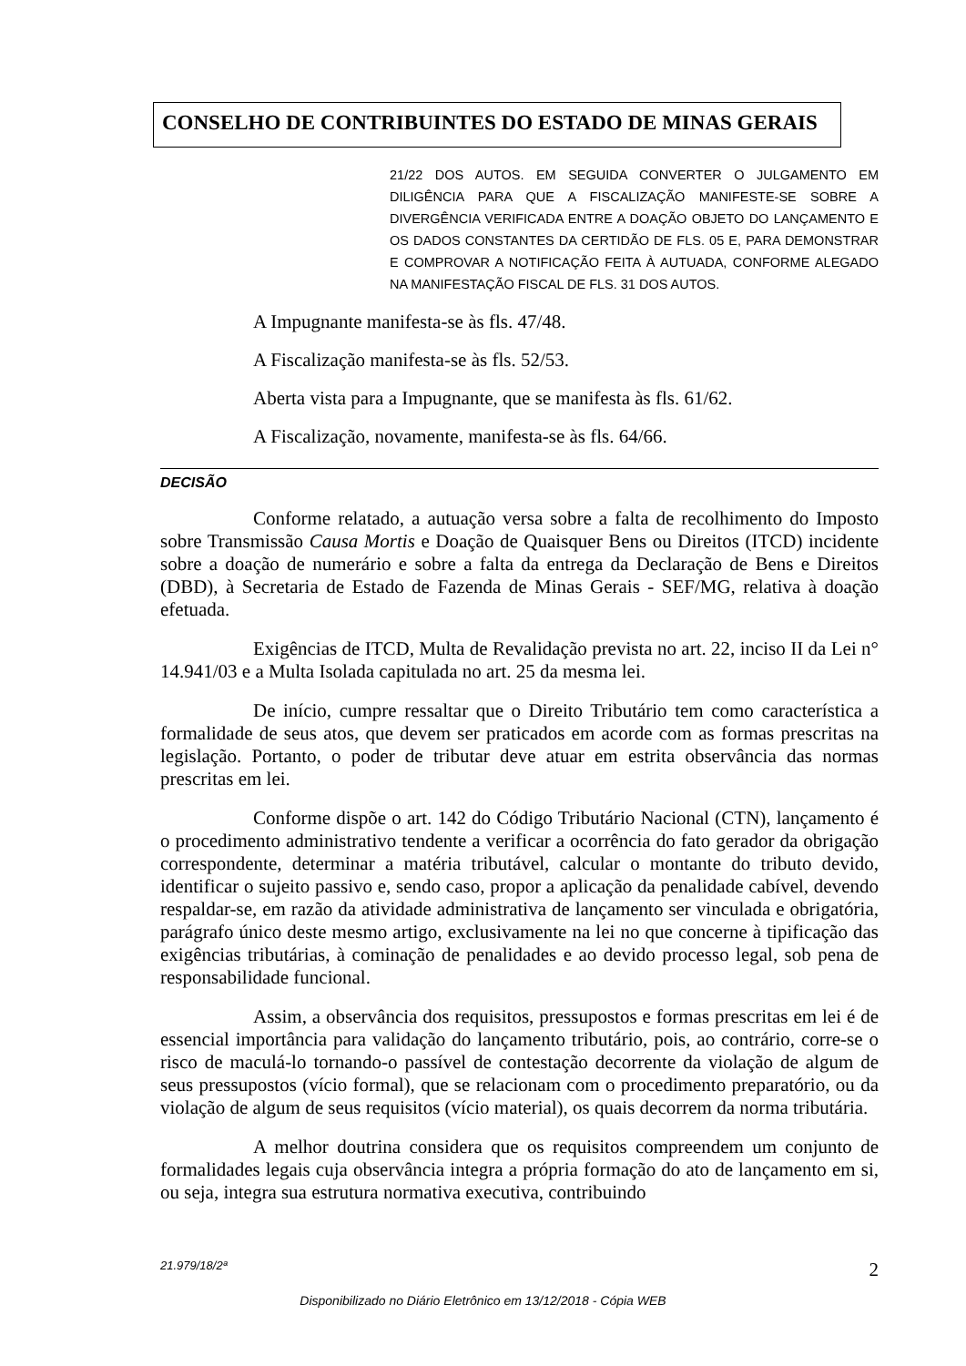CONSELHO DE CONTRIBUINTES DO ESTADO DE MINAS GERAIS
21/22 DOS AUTOS. EM SEGUIDA CONVERTER O JULGAMENTO EM DILIGÊNCIA PARA QUE A FISCALIZAÇÃO MANIFESTE-SE SOBRE A DIVERGÊNCIA VERIFICADA ENTRE A DOAÇÃO OBJETO DO LANÇAMENTO E OS DADOS CONSTANTES DA CERTIDÃO DE FLS. 05 E, PARA DEMONSTRAR E COMPROVAR A NOTIFICAÇÃO FEITA À AUTUADA, CONFORME ALEGADO NA MANIFESTAÇÃO FISCAL DE FLS. 31 DOS AUTOS.
A Impugnante manifesta-se às fls. 47/48.
A Fiscalização manifesta-se às fls. 52/53.
Aberta vista para a Impugnante, que se manifesta às fls. 61/62.
A Fiscalização, novamente, manifesta-se às fls. 64/66.
DECISÃO
Conforme relatado, a autuação versa sobre a falta de recolhimento do Imposto sobre Transmissão Causa Mortis e Doação de Quaisquer Bens ou Direitos (ITCD) incidente sobre a doação de numerário e sobre a falta da entrega da Declaração de Bens e Direitos (DBD), à Secretaria de Estado de Fazenda de Minas Gerais - SEF/MG, relativa à doação efetuada.
Exigências de ITCD, Multa de Revalidação prevista no art. 22, inciso II da Lei n° 14.941/03 e a Multa Isolada capitulada no art. 25 da mesma lei.
De início, cumpre ressaltar que o Direito Tributário tem como característica a formalidade de seus atos, que devem ser praticados em acorde com as formas prescritas na legislação. Portanto, o poder de tributar deve atuar em estrita observância das normas prescritas em lei.
Conforme dispõe o art. 142 do Código Tributário Nacional (CTN), lançamento é o procedimento administrativo tendente a verificar a ocorrência do fato gerador da obrigação correspondente, determinar a matéria tributável, calcular o montante do tributo devido, identificar o sujeito passivo e, sendo caso, propor a aplicação da penalidade cabível, devendo respaldar-se, em razão da atividade administrativa de lançamento ser vinculada e obrigatória, parágrafo único deste mesmo artigo, exclusivamente na lei no que concerne à tipificação das exigências tributárias, à cominação de penalidades e ao devido processo legal, sob pena de responsabilidade funcional.
Assim, a observância dos requisitos, pressupostos e formas prescritas em lei é de essencial importância para validação do lançamento tributário, pois, ao contrário, corre-se o risco de maculá-lo tornando-o passível de contestação decorrente da violação de algum de seus pressupostos (vício formal), que se relacionam com o procedimento preparatório, ou da violação de algum de seus requisitos (vício material), os quais decorrem da norma tributária.
A melhor doutrina considera que os requisitos compreendem um conjunto de formalidades legais cuja observância integra a própria formação do ato de lançamento em si, ou seja, integra sua estrutura normativa executiva, contribuindo
21.979/18/2ª 2
Disponibilizado no Diário Eletrônico em 13/12/2018 - Cópia WEB